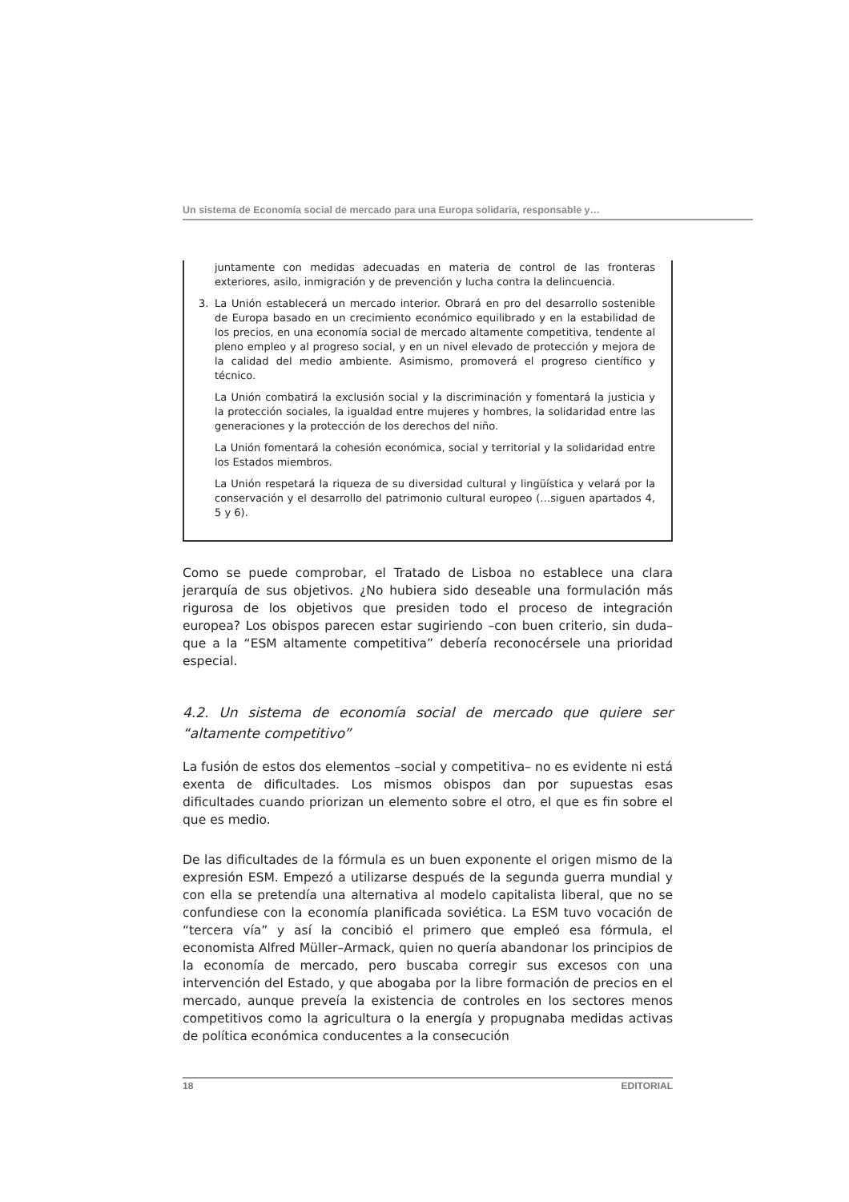Un sistema de Economía social de mercado para una Europa solidaria, responsable y…
juntamente con medidas adecuadas en materia de control de las fronteras exteriores, asilo, inmigración y de prevención y lucha contra la delincuencia.
3. La Unión establecerá un mercado interior. Obrará en pro del desarrollo sostenible de Europa basado en un crecimiento económico equilibrado y en la estabilidad de los precios, en una economía social de mercado altamente competitiva, tendente al pleno empleo y al progreso social, y en un nivel elevado de protección y mejora de la calidad del medio ambiente. Asimismo, promoverá el progreso científico y técnico.
La Unión combatirá la exclusión social y la discriminación y fomentará la justicia y la protección sociales, la igualdad entre mujeres y hombres, la solidaridad entre las generaciones y la protección de los derechos del niño.
La Unión fomentará la cohesión económica, social y territorial y la solidaridad entre los Estados miembros.
La Unión respetará la riqueza de su diversidad cultural y lingüística y velará por la conservación y el desarrollo del patrimonio cultural europeo (…siguen apartados 4, 5 y 6).
Como se puede comprobar, el Tratado de Lisboa no establece una clara jerarquía de sus objetivos. ¿No hubiera sido deseable una formulación más rigurosa de los objetivos que presiden todo el proceso de integración europea? Los obispos parecen estar sugiriendo –con buen criterio, sin duda– que a la “ESM altamente competitiva” debería reconocérsele una prioridad especial.
4.2. Un sistema de economía social de mercado que quiere ser “altamente competitivo”
La fusión de estos dos elementos –social y competitiva– no es evidente ni está exenta de dificultades. Los mismos obispos dan por supuestas esas dificultades cuando priorizan un elemento sobre el otro, el que es fin sobre el que es medio.
De las dificultades de la fórmula es un buen exponente el origen mismo de la expresión ESM. Empezó a utilizarse después de la segunda guerra mundial y con ella se pretendía una alternativa al modelo capitalista liberal, que no se confundiese con la economía planificada soviética. La ESM tuvo vocación de “tercera vía” y así la concibió el primero que empleó esa fórmula, el economista Alfred Müller–Armack, quien no quería abandonar los principios de la economía de mercado, pero buscaba corregir sus excesos con una intervención del Estado, y que abogaba por la libre formación de precios en el mercado, aunque preveía la existencia de controles en los sectores menos competitivos como la agricultura o la energía y propugnaba medidas activas de política económica conducentes a la consecución
18 EDITORIAL